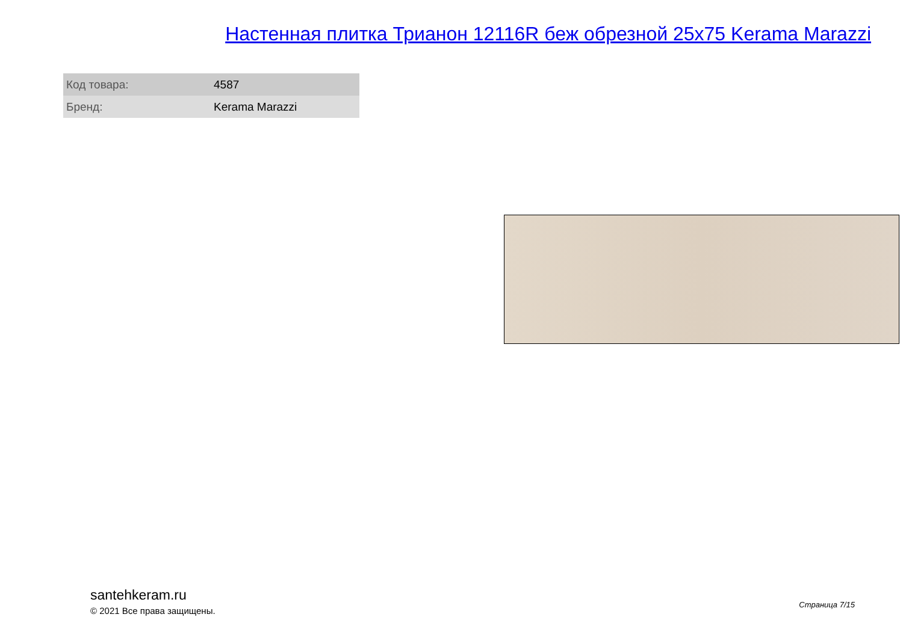Настенная плитка Трианон 12116R беж обрезной 25x75 Kerama Marazzi
| Код товара: | 4587 |
| Бренд: | Kerama Marazzi |
santehkeram.ru
© 2021 Все права защищены.
Страница 7/15